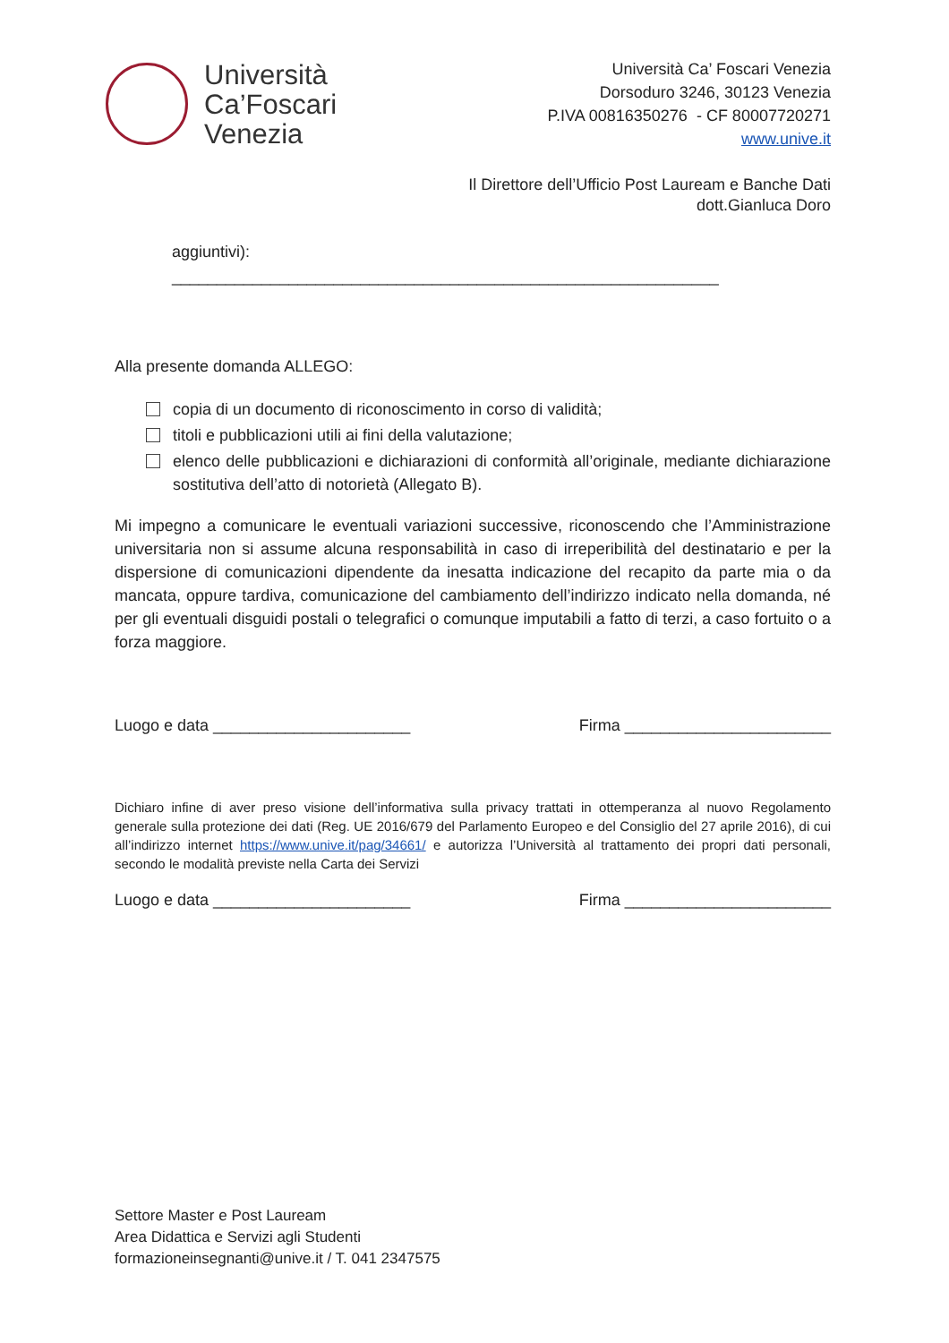Università
Ca’Foscari
Venezia
Università Ca’ Foscari Venezia
Dorsoduro 3246, 30123 Venezia
P.IVA 00816350276 - CF 80007720271
www.unive.it
Il Direttore dell’Ufficio Post Lauream e Banche Dati
dott.Gianluca Doro
aggiuntivi):
_____________________________________________________________
Alla presente domanda ALLEGO:
copia di un documento di riconoscimento in corso di validità;
titoli e pubblicazioni utili ai fini della valutazione;
elenco delle pubblicazioni e dichiarazioni di conformità all’originale, mediante dichiarazione sostitutiva dell’atto di notorietà (Allegato B).
Mi impegno a comunicare le eventuali variazioni successive, riconoscendo che l’Amministrazione universitaria non si assume alcuna responsabilità in caso di irreperibilità del destinatario e per la dispersione di comunicazioni dipendente da inesatta indicazione del recapito da parte mia o da mancata, oppure tardiva, comunicazione del cambiamento dell’indirizzo indicato nella domanda, né per gli eventuali disguidi postali o telegrafici o comunque imputabili a fatto di terzi, a caso fortuito o a forza maggiore.
Luogo e data ______________________ Firma _______________________
Dichiaro infine di aver preso visione dell’informativa sulla privacy trattati in ottemperanza al nuovo Regolamento generale sulla protezione dei dati (Reg. UE 2016/679 del Parlamento Europeo e del Consiglio del 27 aprile 2016), di cui all’indirizzo internet https://www.unive.it/pag/34661/ e autorizza l’Università al trattamento dei propri dati personali, secondo le modalità previste nella Carta dei Servizi
Luogo e data ______________________ Firma _______________________
Settore Master e Post Lauream
Area Didattica e Servizi agli Studenti
formazioneinsegnanti@unive.it / T. 041 2347575